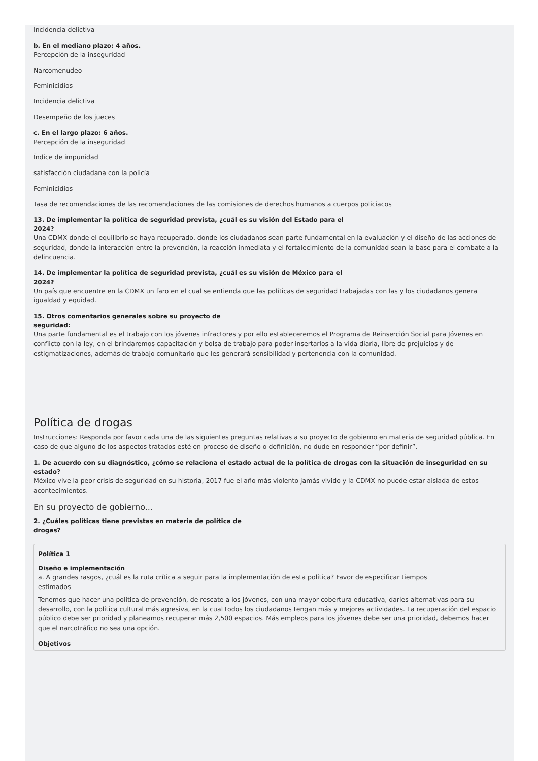Incidencia delictiva
b. En el mediano plazo: 4 años.
Percepción de la inseguridad
Narcomenudeo
Feminicidios
Incidencia delictiva
Desempeño de los jueces
c. En el largo plazo: 6 años.
Percepción de la inseguridad
Índice de impunidad
satisfacción ciudadana con la policía
Feminicidios
Tasa de recomendaciones de las recomendaciones de las comisiones de derechos humanos a cuerpos policiacos
13. De implementar la política de seguridad prevista, ¿cuál es su visión del Estado para el
2024?
Una CDMX donde el equilibrio se haya recuperado, donde los ciudadanos sean parte fundamental en la evaluación y el diseño de las acciones de seguridad, donde la interacción entre la prevención, la reacción inmediata y el fortalecimiento de la comunidad sean la base para el combate a la delincuencia.
14. De implementar la política de seguridad prevista, ¿cuál es su visión de México para el
2024?
Un país que encuentre en la CDMX un faro en el cual se entienda que las políticas de seguridad trabajadas con las y los ciudadanos genera igualdad y equidad.
15. Otros comentarios generales sobre su proyecto de
seguridad:
Una parte fundamental es el trabajo con los jóvenes infractores y por ello estableceremos el Programa de Reinserción Social para Jóvenes en conflicto con la ley, en el brindaremos capacitación y bolsa de trabajo para poder insertarlos a la vida diaria, libre de prejuicios y de estigmatizaciones, además de trabajo comunitario que les generará sensibilidad y pertenencia con la comunidad.
Política de drogas
Instrucciones: Responda por favor cada una de las siguientes preguntas relativas a su proyecto de gobierno en materia de seguridad pública. En caso de que alguno de los aspectos tratados esté en proceso de diseño o definición, no dude en responder “por definir”.
1. De acuerdo con su diagnóstico, ¿cómo se relaciona el estado actual de la política de drogas con la situación de inseguridad en su
estado?
México vive la peor crisis de seguridad en su historia, 2017 fue el año más violento jamás vivido y la CDMX no puede estar aislada de estos acontecimientos.
En su proyecto de gobierno...
2. ¿Cuáles políticas tiene previstas en materia de política de
drogas?
Política 1
Diseño e implementación
a. A grandes rasgos, ¿cuál es la ruta crítica a seguir para la implementación de esta política? Favor de especificar tiempos
estimados
Tenemos que hacer una política de prevención, de rescate a los jóvenes, con una mayor cobertura educativa, darles alternativas para su desarrollo, con la política cultural más agresiva, en la cual todos los ciudadanos tengan más y mejores actividades. La recuperación del espacio público debe ser prioridad y planeamos recuperar más 2,500 espacios. Más empleos para los jóvenes debe ser una prioridad, debemos hacer que el narcotráfico no sea una opción.
Objetivos